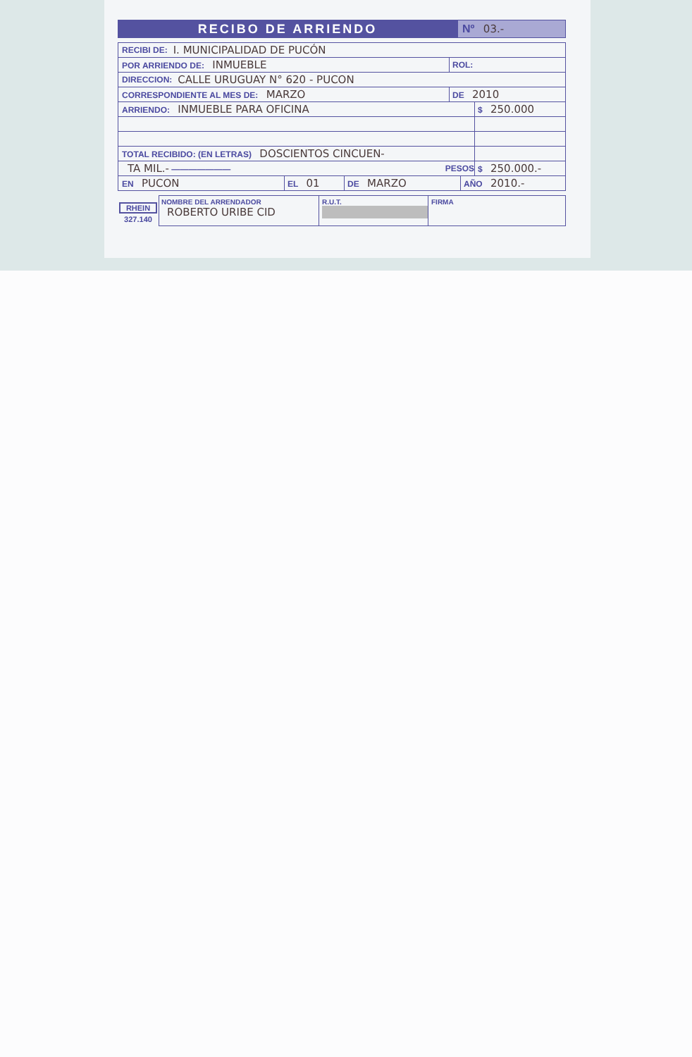RECIBO DE ARRIENDO
Nº 03.-
RECIBI DE: I. MUNICIPALIDAD DE PUCÓN
POR ARRIENDO DE: INMUEBLE
ROL:
DIRECCION: CALLE URUGUAY N° 620 - PUCON
CORRESPONDIENTE AL MES DE: MARZO
DE 2010
ARRIENDO: INMUEBLE PARA OFICINA
$ 250.000
TOTAL RECIBIDO: (EN LETRAS) DOSCIENTOS CINCUEN-
TA MIL.- ——————— PESOS $ 250.000.-
EN PUCON
EL 01
DE MARZO
AÑO 2010.-
RHEIN
327.140
NOMBRE DEL ARRENDADOR
ROBERTO URIBE CID
R.U.T.
FIRMA